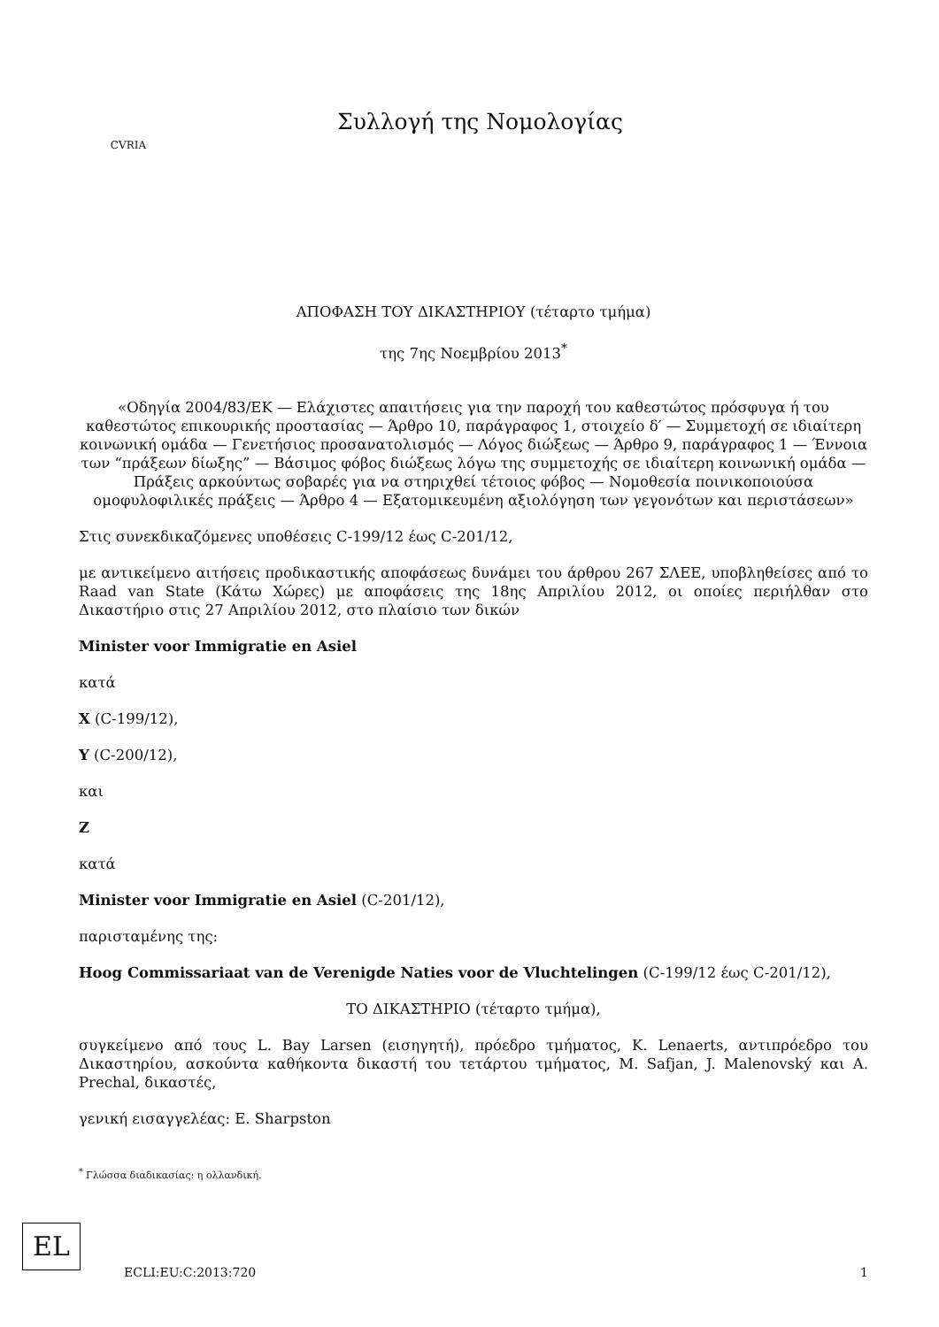CVRIA
Συλλογή της Νομολογίας
ΑΠΟΦΑΣΗ ΤΟΥ ΔΙΚΑΣΤΗΡΙΟΥ (τέταρτο τμήμα)
της 7ης Νοεμβρίου 2013<sup>*</sup>
«Οδηγία 2004/83/ΕΚ — Ελάχιστες απαιτήσεις για την παροχή του καθεστώτος πρόσφυγα ή του καθεστώτος επικουρικής προστασίας — Άρθρο 10, παράγραφος 1, στοιχείο δ′ — Συμμετοχή σε ιδιαίτερη κοινωνική ομάδα — Γενετήσιος προσανατολισμός — Λόγος διώξεως — Άρθρο 9, παράγραφος 1 — Έννοια των “πράξεων δίωξης” — Βάσιμος φόβος διώξεως λόγω της συμμετοχής σε ιδιαίτερη κοινωνική ομάδα — Πράξεις αρκούντως σοβαρές για να στηριχθεί τέτοιος φόβος — Νομοθεσία ποινικοποιούσα ομοφυλοφιλικές πράξεις — Άρθρο 4 — Εξατομικευμένη αξιολόγηση των γεγονότων και περιστάσεων»
Στις συνεκδικαζόμενες υποθέσεις C-199/12 έως C-201/12,
με αντικείμενο αιτήσεις προδικαστικής αποφάσεως δυνάμει του άρθρου 267 ΣΛΕΕ, υποβληθείσες από το Raad van State (Κάτω Χώρες) με αποφάσεις της 18ης Απριλίου 2012, οι οποίες περιήλθαν στο Δικαστήριο στις 27 Απριλίου 2012, στο πλαίσιο των δικών
Minister voor Immigratie en Asiel
κατά
X (C-199/12),
Y (C-200/12),
και
Z
κατά
Minister voor Immigratie en Asiel (C-201/12),
παρισταμένης της:
Hoog Commissariaat van de Verenigde Naties voor de Vluchtelingen (C-199/12 έως C-201/12),
ΤΟ ΔΙΚΑΣΤΗΡΙΟ (τέταρτο τμήμα),
συγκείμενο από τους L. Bay Larsen (εισηγητή), πρόεδρο τμήματος, K. Lenaerts, αντιπρόεδρο του Δικαστηρίου, ασκούντα καθήκοντα δικαστή του τετάρτου τμήματος, M. Safjan, J. Malenovský και A. Prechal, δικαστές,
γενική εισαγγελέας: E. Sharpston
<sup>*</sup> Γλώσσα διαδικασίας: η ολλανδική.
EL
ECLI:EU:C:2013:720 1